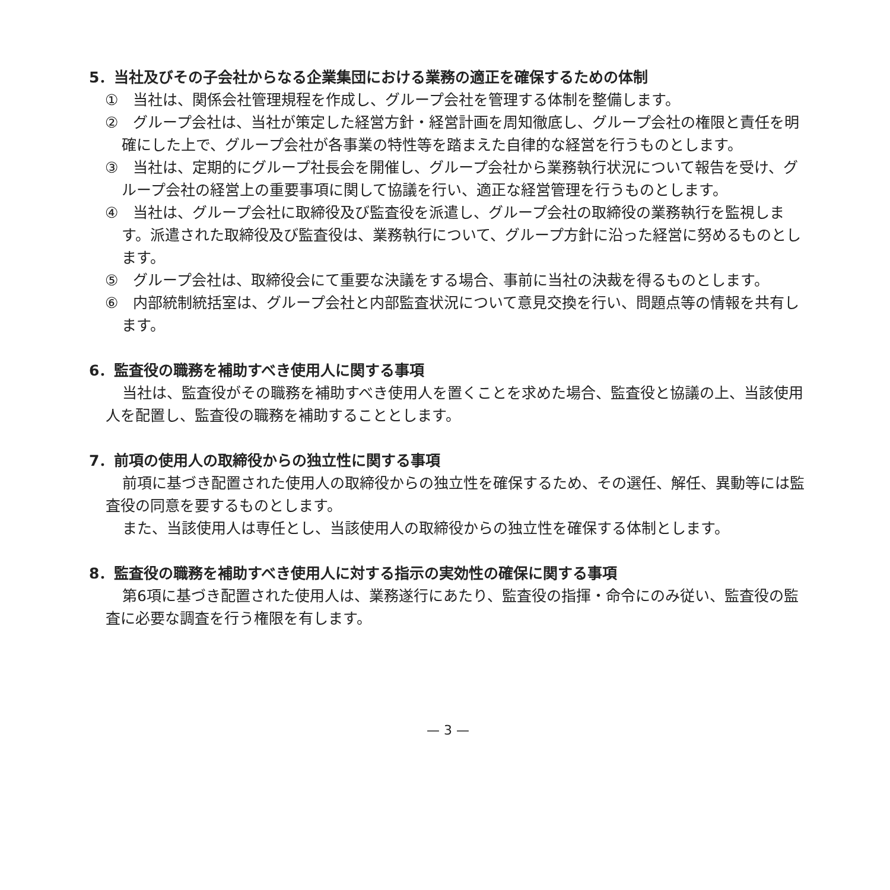5．当社及びその子会社からなる企業集団における業務の適正を確保するための体制
①　当社は、関係会社管理規程を作成し、グループ会社を管理する体制を整備します。
②　グループ会社は、当社が策定した経営方針・経営計画を周知徹底し、グループ会社の権限と責任を明確にした上で、グループ会社が各事業の特性等を踏まえた自律的な経営を行うものとします。
③　当社は、定期的にグループ社長会を開催し、グループ会社から業務執行状況について報告を受け、グループ会社の経営上の重要事項に関して協議を行い、適正な経営管理を行うものとします。
④　当社は、グループ会社に取締役及び監査役を派遣し、グループ会社の取締役の業務執行を監視します。派遣された取締役及び監査役は、業務執行について、グループ方針に沿った経営に努めるものとします。
⑤　グループ会社は、取締役会にて重要な決議をする場合、事前に当社の決裁を得るものとします。
⑥　内部統制統括室は、グループ会社と内部監査状況について意見交換を行い、問題点等の情報を共有します。
6．監査役の職務を補助すべき使用人に関する事項
当社は、監査役がその職務を補助すべき使用人を置くことを求めた場合、監査役と協議の上、当該使用人を配置し、監査役の職務を補助することとします。
7．前項の使用人の取締役からの独立性に関する事項
前項に基づき配置された使用人の取締役からの独立性を確保するため、その選任、解任、異動等には監査役の同意を要するものとします。
また、当該使用人は専任とし、当該使用人の取締役からの独立性を確保する体制とします。
8．監査役の職務を補助すべき使用人に対する指示の実効性の確保に関する事項
第6項に基づき配置された使用人は、業務遂行にあたり、監査役の指揮・命令にのみ従い、監査役の監査に必要な調査を行う権限を有します。
— 3 —